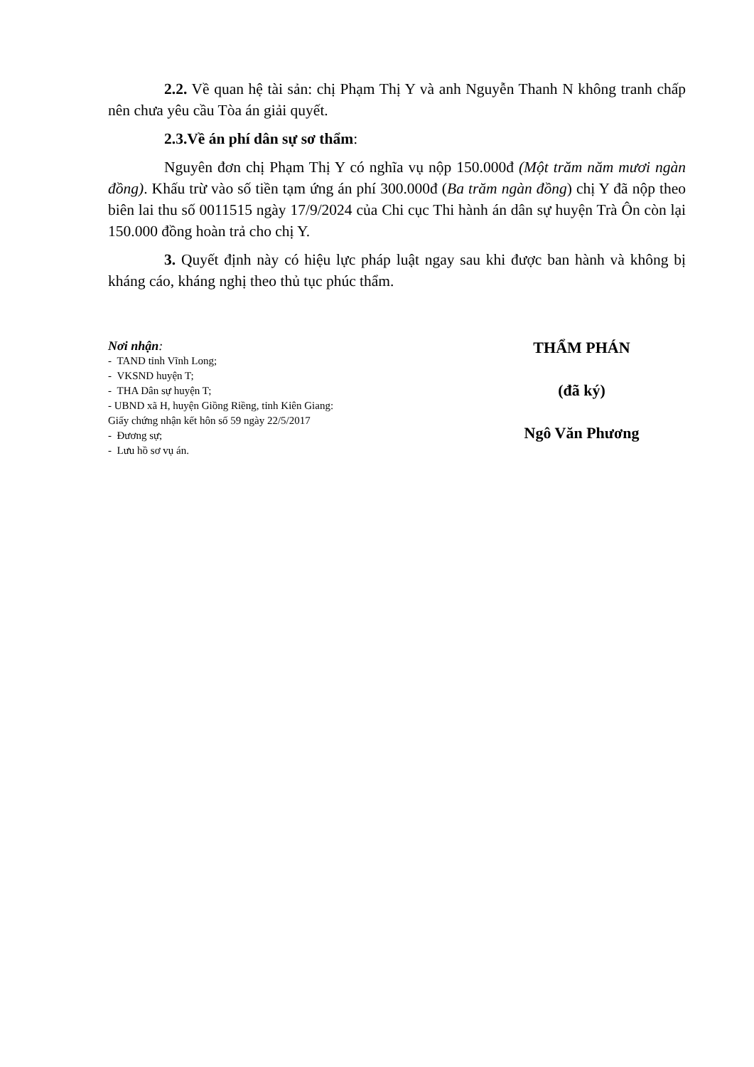2.2. Về quan hệ tài sản: chị Phạm Thị Y và anh Nguyễn Thanh N không tranh chấp nên chưa yêu cầu Tòa án giải quyết.
2.3.Về án phí dân sự sơ thẩm:
Nguyên đơn chị Phạm Thị Y có nghĩa vụ nộp 150.000đ (Một trăm năm mươi ngàn đồng). Khấu trừ vào số tiền tạm ứng án phí 300.000đ (Ba trăm ngàn đồng) chị Y đã nộp theo biên lai thu số 0011515 ngày 17/9/2024 của Chi cục Thi hành án dân sự huyện Trà Ôn còn lại 150.000 đồng hoàn trả cho chị Y.
3. Quyết định này có hiệu lực pháp luật ngay sau khi được ban hành và không bị kháng cáo, kháng nghị theo thủ tục phúc thẩm.
Nơi nhận:
- TAND tỉnh Vĩnh Long;
- VKSND huyện T;
- THA Dân sự huyện T;
- UBND xã H, huyện Giồng Riềng, tỉnh Kiên Giang:
Giấy chứng nhận kết hôn số 59 ngày 22/5/2017
- Đương sự;
- Lưu hồ sơ vụ án.
THẨM PHÁN
(đã ký)
Ngô Văn Phương